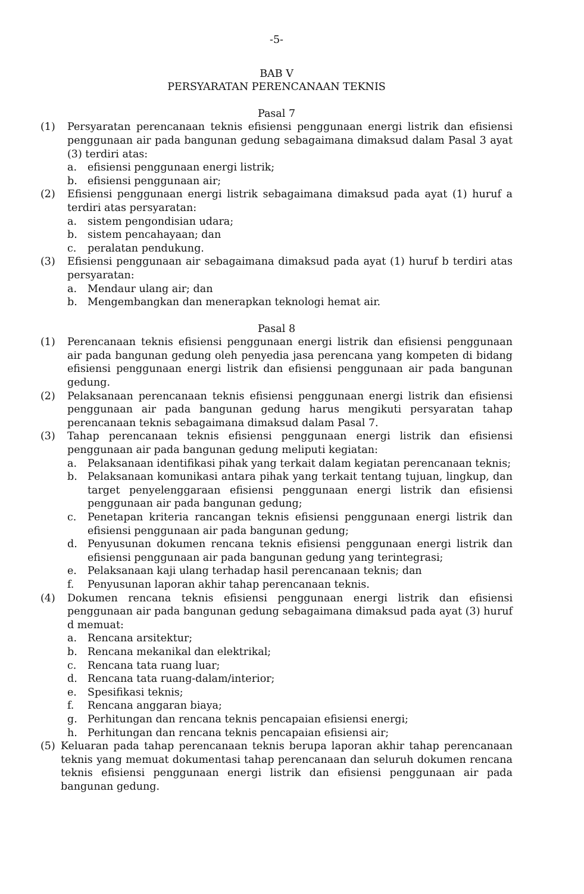-5-
BAB V
PERSYARATAN PERENCANAAN TEKNIS
Pasal 7
(1) Persyaratan perencanaan teknis efisiensi penggunaan energi listrik dan efisiensi penggunaan air pada bangunan gedung sebagaimana dimaksud dalam Pasal 3 ayat (3) terdiri atas:
a. efisiensi penggunaan energi listrik;
b. efisiensi penggunaan air;
(2) Efisiensi penggunaan energi listrik sebagaimana dimaksud pada ayat (1) huruf a terdiri atas persyaratan:
a. sistem pengondisian udara;
b. sistem pencahayaan; dan
c. peralatan pendukung.
(3) Efisiensi penggunaan air sebagaimana dimaksud pada ayat (1) huruf b terdiri atas persyaratan:
a. Mendaur ulang air; dan
b. Mengembangkan dan menerapkan teknologi hemat air.
Pasal 8
(1) Perencanaan teknis efisiensi penggunaan energi listrik dan efisiensi penggunaan air pada bangunan gedung oleh penyedia jasa perencana yang kompeten di bidang efisiensi penggunaan energi listrik dan efisiensi penggunaan air pada bangunan gedung.
(2) Pelaksanaan perencanaan teknis efisiensi penggunaan energi listrik dan efisiensi penggunaan air pada bangunan gedung harus mengikuti persyaratan tahap perencanaan teknis sebagaimana dimaksud dalam Pasal 7.
(3) Tahap perencanaan teknis efisiensi penggunaan energi listrik dan efisiensi penggunaan air pada bangunan gedung meliputi kegiatan:
a. Pelaksanaan identifikasi pihak yang terkait dalam kegiatan perencanaan teknis;
b. Pelaksanaan komunikasi antara pihak yang terkait tentang tujuan, lingkup, dan target penyelenggaraan efisiensi penggunaan energi listrik dan efisiensi penggunaan air pada bangunan gedung;
c. Penetapan kriteria rancangan teknis efisiensi penggunaan energi listrik dan efisiensi penggunaan air pada bangunan gedung;
d. Penyusunan dokumen rencana teknis efisiensi penggunaan energi listrik dan efisiensi penggunaan air pada bangunan gedung yang terintegrasi;
e. Pelaksanaan kaji ulang terhadap hasil perencanaan teknis; dan
f. Penyusunan laporan akhir tahap perencanaan teknis.
(4) Dokumen rencana teknis efisiensi penggunaan energi listrik dan efisiensi penggunaan air pada bangunan gedung sebagaimana dimaksud pada ayat (3) huruf d memuat:
a. Rencana arsitektur;
b. Rencana mekanikal dan elektrikal;
c. Rencana tata ruang luar;
d. Rencana tata ruang-dalam/interior;
e. Spesifikasi teknis;
f. Rencana anggaran biaya;
g. Perhitungan dan rencana teknis pencapaian efisiensi energi;
h. Perhitungan dan rencana teknis pencapaian efisiensi air;
(5) Keluaran pada tahap perencanaan teknis berupa laporan akhir tahap perencanaan teknis yang memuat dokumentasi tahap perencanaan dan seluruh dokumen rencana teknis efisiensi penggunaan energi listrik dan efisiensi penggunaan air pada bangunan gedung.